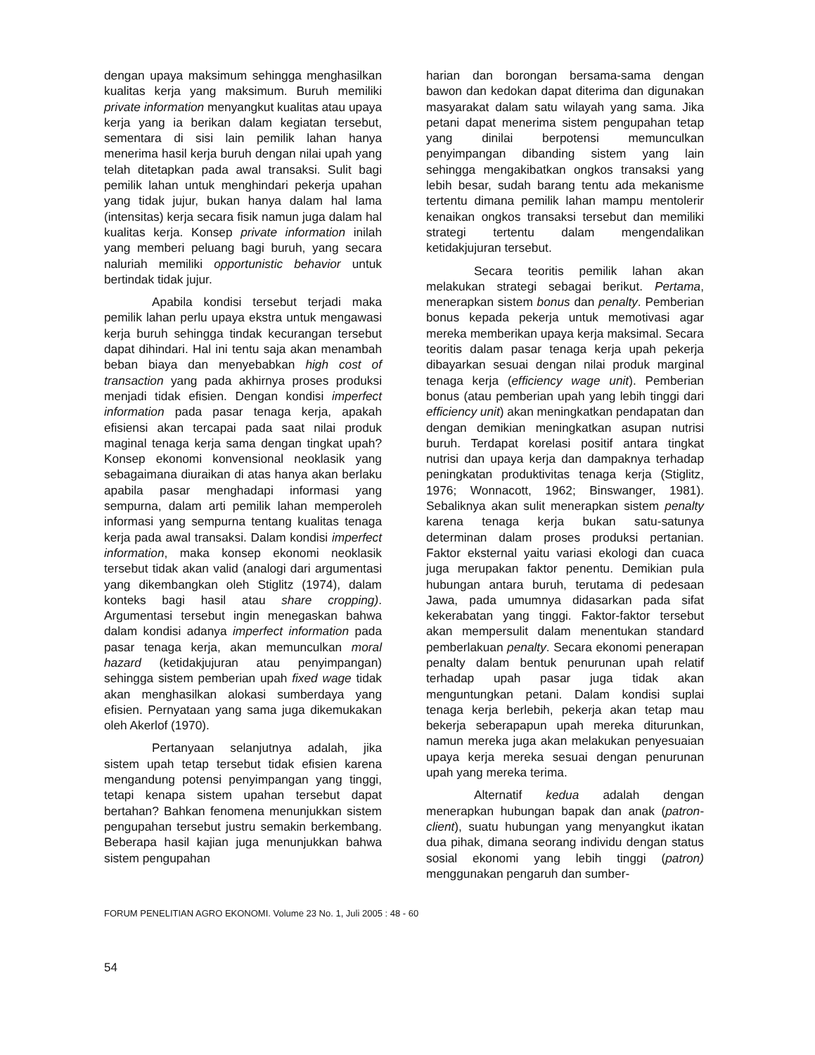dengan upaya maksimum sehingga menghasilkan kualitas kerja yang maksimum. Buruh memiliki private information menyangkut kualitas atau upaya kerja yang ia berikan dalam kegiatan tersebut, sementara di sisi lain pemilik lahan hanya menerima hasil kerja buruh dengan nilai upah yang telah ditetapkan pada awal transaksi. Sulit bagi pemilik lahan untuk menghindari pekerja upahan yang tidak jujur, bukan hanya dalam hal lama (intensitas) kerja secara fisik namun juga dalam hal kualitas kerja. Konsep private information inilah yang memberi peluang bagi buruh, yang secara naluriah memiliki opportunistic behavior untuk bertindak tidak jujur.
Apabila kondisi tersebut terjadi maka pemilik lahan perlu upaya ekstra untuk mengawasi kerja buruh sehingga tindak kecurangan tersebut dapat dihindari. Hal ini tentu saja akan menambah beban biaya dan menyebabkan high cost of transaction yang pada akhirnya proses produksi menjadi tidak efisien. Dengan kondisi imperfect information pada pasar tenaga kerja, apakah efisiensi akan tercapai pada saat nilai produk maginal tenaga kerja sama dengan tingkat upah? Konsep ekonomi konvensional neoklasik yang sebagaimana diuraikan di atas hanya akan berlaku apabila pasar menghadapi informasi yang sempurna, dalam arti pemilik lahan memperoleh informasi yang sempurna tentang kualitas tenaga kerja pada awal transaksi. Dalam kondisi imperfect information, maka konsep ekonomi neoklasik tersebut tidak akan valid (analogi dari argumentasi yang dikembangkan oleh Stiglitz (1974), dalam konteks bagi hasil atau share cropping). Argumentasi tersebut ingin menegaskan bahwa dalam kondisi adanya imperfect information pada pasar tenaga kerja, akan memunculkan moral hazard (ketidakjujuran atau penyimpangan) sehingga sistem pemberian upah fixed wage tidak akan menghasilkan alokasi sumberdaya yang efisien. Pernyataan yang sama juga dikemukakan oleh Akerlof (1970).
Pertanyaan selanjutnya adalah, jika sistem upah tetap tersebut tidak efisien karena mengandung potensi penyimpangan yang tinggi, tetapi kenapa sistem upahan tersebut dapat bertahan? Bahkan fenomena menunjukkan sistem pengupahan tersebut justru semakin berkembang. Beberapa hasil kajian juga menunjukkan bahwa sistem pengupahan
harian dan borongan bersama-sama dengan bawon dan kedokan dapat diterima dan digunakan masyarakat dalam satu wilayah yang sama. Jika petani dapat menerima sistem pengupahan tetap yang dinilai berpotensi memunculkan penyimpangan dibanding sistem yang lain sehingga mengakibatkan ongkos transaksi yang lebih besar, sudah barang tentu ada mekanisme tertentu dimana pemilik lahan mampu mentolerir kenaikan ongkos transaksi tersebut dan memiliki strategi tertentu dalam mengendalikan ketidakjujuran tersebut.
Secara teoritis pemilik lahan akan melakukan strategi sebagai berikut. Pertama, menerapkan sistem bonus dan penalty. Pemberian bonus kepada pekerja untuk memotivasi agar mereka memberikan upaya kerja maksimal. Secara teoritis dalam pasar tenaga kerja upah pekerja dibayarkan sesuai dengan nilai produk marginal tenaga kerja (efficiency wage unit). Pemberian bonus (atau pemberian upah yang lebih tinggi dari efficiency unit) akan meningkatkan pendapatan dan dengan demikian meningkatkan asupan nutrisi buruh. Terdapat korelasi positif antara tingkat nutrisi dan upaya kerja dan dampaknya terhadap peningkatan produktivitas tenaga kerja (Stiglitz, 1976; Wonnacott, 1962; Binswanger, 1981). Sebaliknya akan sulit menerapkan sistem penalty karena tenaga kerja bukan satu-satunya determinan dalam proses produksi pertanian. Faktor eksternal yaitu variasi ekologi dan cuaca juga merupakan faktor penentu. Demikian pula hubungan antara buruh, terutama di pedesaan Jawa, pada umumnya didasarkan pada sifat kekerabatan yang tinggi. Faktor-faktor tersebut akan mempersulit dalam menentukan standard pemberlakuan penalty. Secara ekonomi penerapan penalty dalam bentuk penurunan upah relatif terhadap upah pasar juga tidak akan menguntungkan petani. Dalam kondisi suplai tenaga kerja berlebih, pekerja akan tetap mau bekerja seberapapun upah mereka diturunkan, namun mereka juga akan melakukan penyesuaian upaya kerja mereka sesuai dengan penurunan upah yang mereka terima.
Alternatif kedua adalah dengan menerapkan hubungan bapak dan anak (patron-client), suatu hubungan yang menyangkut ikatan dua pihak, dimana seorang individu dengan status sosial ekonomi yang lebih tinggi (patron) menggunakan pengaruh dan sumber-
FORUM PENELITIAN AGRO EKONOMI. Volume 23 No. 1, Juli 2005 : 48 - 60
54